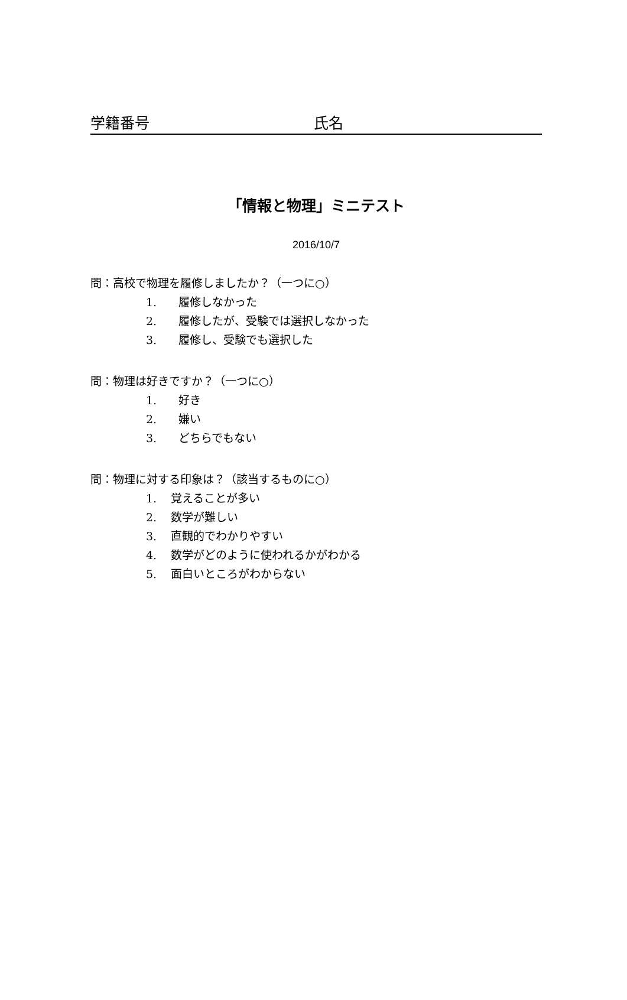学籍番号 氏名
「情報と物理」ミニテスト
2016/10/7
問：高校で物理を履修しましたか？（一つに○）
1. 履修しなかった
2. 履修したが、受験では選択しなかった
3. 履修し、受験でも選択した
問：物理は好きですか？（一つに○）
1. 好き
2. 嫌い
3. どちらでもない
問：物理に対する印象は？（該当するものに○）
1. 覚えることが多い
2. 数学が難しい
3. 直観的でわかりやすい
4. 数学がどのように使われるかがわかる
5. 面白いところがわからない